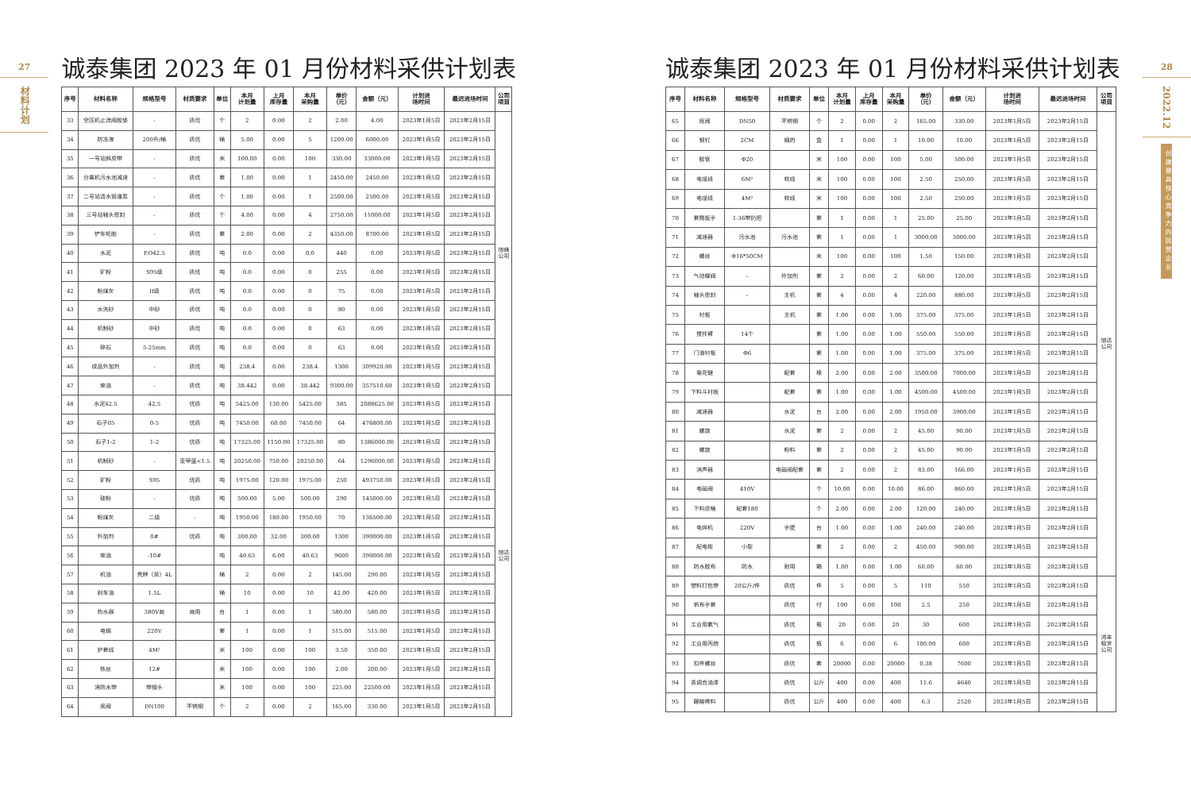27
材料计划
诚泰集团 2023 年 01 月份材料采供计划表
| 序号 | 材料名称 | 规格型号 | 材质要求 | 单位 | 本月 计划量 | 上月 库存量 | 本月 采购量 | 单价 （元） | 金额（元） | 计划进 场时间 | 最迟进场时间 | 公司 项目 |
| --- | --- | --- | --- | --- | --- | --- | --- | --- | --- | --- | --- | --- |
| 33 | 空压机止流阀胶垫 | - | 质优 | 个 | 2 | 0.00 | 2 | 2.00 | 4.00 | 2023年1月5日 | 2023年2月15日 | 旭峰 公司 |
| 34 | 防冻液 | 200升/桶 | 质优 | 桶 | 5.00 | 0.00 | 5 | 1200.00 | 6000.00 | 2023年1月5日 | 2023年2月15日 | |
| 35 | 一号站斜皮带 | - | 质优 | 米 | 100.00 | 0.00 | 100 | 330.00 | 33000.00 | 2023年1月5日 | 2023年2月15日 | |
| 36 | 分离机污水池减速 | - | 质优 | 套 | 1.00 | 0.00 | 1 | 2450.00 | 2450.00 | 2023年1月5日 | 2023年2月15日 | |
| 37 | 二号站清水管道泵 | - | 质优 | 个 | 1.00 | 0.00 | 1 | 2500.00 | 2500.00 | 2023年1月5日 | 2023年2月15日 | |
| 38 | 三号站轴头密封 | - | 质优 | 个 | 4.00 | 0.00 | 4 | 2750.00 | 11000.00 | 2023年1月5日 | 2023年2月15日 | |
| 39 | 铲车轮胎 | - | 质优 | 套 | 2.00 | 0.00 | 2 | 4350.00 | 8700.00 | 2023年1月5日 | 2023年2月15日 | |
| 40 | 水泥 | P.O42.5 | 质优 | 吨 | 0.0 | 0.00 | 0.0 | 440 | 0.00 | 2023年1月5日 | 2023年2月15日 | |
| 41 | 矿粉 | S95级 | 质优 | 吨 | 0.0 | 0.00 | 0 | 255 | 0.00 | 2023年1月5日 | 2023年2月15日 | |
| 42 | 粉煤灰 | II级 | 质优 | 吨 | 0.0 | 0.00 | 0 | 75 | 0.00 | 2023年1月5日 | 2023年2月15日 | |
| 43 | 水洗砂 | 中砂 | 质优 | 吨 | 0.0 | 0.00 | 0 | 80 | 0.00 | 2023年1月5日 | 2023年2月15日 | |
| 44 | 机制砂 | 中砂 | 质优 | 吨 | 0.0 | 0.00 | 0 | 63 | 0.00 | 2023年1月5日 | 2023年2月15日 | |
| 45 | 碎石 | 5-25mm | 质优 | 吨 | 0.0 | 0.00 | 0 | 63 | 0.00 | 2023年1月5日 | 2023年2月15日 | |
| 46 | 成品外加剂 | - | 质优 | 吨 | 238.4 | 0.00 | 238.4 | 1300 | 309920.00 | 2023年1月5日 | 2023年2月15日 | |
| 47 | 柴油 | - | 质优 | 吨 | 38.442 | 0.00 | 38.442 | 9300.00 | 357510.60 | 2023年1月5日 | 2023年2月15日 | |
| 48 | 水泥42.5 | 42.5 | 优质 | 吨 | 5425.00 | 130.00 | 5425.00 | 385 | 2088625.00 | 2023年1月5日 | 2023年2月15日 | 旭达 公司 |
| 49 | 石子05 | 0-5 | 优质 | 吨 | 7450.00 | 60.00 | 7450.00 | 64 | 476800.00 | 2023年1月5日 | 2023年2月15日 | |
| 50 | 石子1-2 | 1-2 | 优质 | 吨 | 17325.00 | 1150.00 | 17325.00 | 80 | 1386000.00 | 2023年1月5日 | 2023年2月15日 | |
| 51 | 机制砂 | - | 亚甲蓝<1.5 | 吨 | 20250.00 | 750.00 | 20250.00 | 64 | 1296000.00 | 2023年1月5日 | 2023年2月15日 | |
| 52 | 矿粉 | S95 | 优质 | 吨 | 1975.00 | 120.00 | 1975.00 | 250 | 493750.00 | 2023年1月5日 | 2023年2月15日 | |
| 53 | 硅粉 | - | 优质 | 吨 | 500.00 | 5.00 | 500.00 | 290 | 145000.00 | 2023年1月5日 | 2023年2月15日 | |
| 54 | 粉煤灰 | 二级 | - | 吨 | 1950.00 | 180.00 | 1950.00 | 70 | 136500.00 | 2023年1月5日 | 2023年2月15日 | |
| 55 | 外加剂 | 0# | 优质 | 吨 | 300.00 | 32.00 | 300.00 | 1300 | 390000.00 | 2023年1月5日 | 2023年2月15日 | |
| 56 | 柴油 | -10# | | 吨 | 40.63 | 6.00 | 40.63 | 9600 | 390000.00 | 2023年1月5日 | 2023年2月15日 | |
| 57 | 机油 | 壳牌（黄）4L | | 桶 | 2 | 0.00 | 2 | 145.00 | 290.00 | 2023年1月5日 | 2023年2月15日 | |
| 58 | 刹车油 | 1.5L | | 桶 | 10 | 0.00 | 10 | 42.00 | 420.00 | 2023年1月5日 | 2023年2月15日 | |
| 59 | 热水器 | 380V商 | 商用 | 台 | 1 | 0.00 | 1 | 580.00 | 580.00 | 2023年1月5日 | 2023年2月15日 | |
| 60 | 电镐 | 220V | | 套 | 1 | 0.00 | 1 | 515.00 | 515.00 | 2023年1月5日 | 2023年2月15日 | |
| 61 | 护套线 | 4M² | | 米 | 100 | 0.00 | 100 | 3.50 | 350.00 | 2023年1月5日 | 2023年2月15日 | |
| 62 | 铁丝 | 12# | | 米 | 100 | 0.00 | 100 | 2.00 | 200.00 | 2023年1月5日 | 2023年2月15日 | |
| 63 | 消防水带 | 带接头 | | 米 | 100 | 0.00 | 100 | 225.00 | 22500.00 | 2023年1月5日 | 2023年2月15日 | |
| 64 | 底阀 | DN100 | 不锈钢 | 个 | 2 | 0.00 | 2 | 165.00 | 330.00 | 2023年1月5日 | 2023年2月15日 | |
诚泰集团 2023 年 01 月份材料采供计划表
| 序号 | 材料名称 | 规格型号 | 材质要求 | 单位 | 本月 计划量 | 上月 库存量 | 本月 采购量 | 单价 （元） | 金额（元） | 计划进 场时间 | 最迟进场时间 | 公司 项目 |
| --- | --- | --- | --- | --- | --- | --- | --- | --- | --- | --- | --- | --- |
| 65 | 底阀 | DN50 | 不锈钢 | 个 | 2 | 0.00 | 2 | 165.00 | 330.00 | 2023年1月5日 | 2023年2月15日 | 旭达 公司 |
| 66 | 钢钉 | 2CM | 细的 | 盒 | 1 | 0.00 | 1 | 10.00 | 10.00 | 2023年1月5日 | 2023年2月15日 | |
| 67 | 胶管 | Φ20 | | 米 | 100 | 0.00 | 100 | 5.00 | 500.00 | 2023年1月5日 | 2023年2月15日 | |
| 68 | 电缆线 | 6M² | 软线 | 米 | 100 | 0.00 | 100 | 2.50 | 250.00 | 2023年1月5日 | 2023年2月15日 | |
| 69 | 电缆线 | 4M² | 软线 | 米 | 100 | 0.00 | 100 | 2.50 | 250.00 | 2023年1月5日 | 2023年2月15日 | |
| 70 | 套筒扳手 | 1-36带扔把 | | 套 | 1 | 0.00 | 1 | 25.00 | 25.00 | 2023年1月5日 | 2023年2月15日 | |
| 71 | 减速器 | 污水池 | 污水池 | 套 | 1 | 0.00 | 1 | 3000.00 | 3000.00 | 2023年1月5日 | 2023年2月15日 | |
| 72 | 螺丝 | Φ16*50CM | | 米 | 100 | 0.00 | 100 | 1.50 | 150.00 | 2023年1月5日 | 2023年2月15日 | |
| 73 | 气动蝶阀 | - | 外加剂 | 套 | 2 | 0.00 | 2 | 60.00 | 120.00 | 2023年1月5日 | 2023年2月15日 | |
| 74 | 轴头密封 | - | 主机 | 套 | 4 | 0.00 | 4 | 220.00 | 880.00 | 2023年1月5日 | 2023年2月15日 | |
| 75 | 衬板 | | 主机 | 套 | 1.00 | 0.00 | 1.00 | 375.00 | 375.00 | 2023年1月5日 | 2023年2月15日 | |
| 76 | 搅拌臂 | 14个 | | 套 | 1.00 | 0.00 | 1.00 | 550.00 | 550.00 | 2023年1月5日 | 2023年2月15日 | |
| 77 | 门滑衬板 | Φ6 | | 套 | 1.00 | 0.00 | 1.00 | 375.00 | 375.00 | 2023年1月5日 | 2023年2月15日 | |
| 78 | 菊花键 | | 配套 | 根 | 2.00 | 0.00 | 2.00 | 3500.00 | 7000.00 | 2023年1月5日 | 2023年2月15日 | |
| 79 | 下料斗衬板 | | 配套 | 套 | 1.00 | 0.00 | 1.00 | 4500.00 | 4500.00 | 2023年1月5日 | 2023年2月15日 | |
| 80 | 减速器 | | 水泥 | 台 | 2.00 | 0.00 | 2.00 | 1950.00 | 3900.00 | 2023年1月5日 | 2023年2月15日 | |
| 81 | 螺旋 | | 水泥 | 套 | 2 | 0.00 | 2 | 45.00 | 90.00 | 2023年1月5日 | 2023年2月15日 | |
| 82 | 螺旋 | | 粉料 | 套 | 2 | 0.00 | 2 | 45.00 | 90.00 | 2023年1月5日 | 2023年2月15日 | |
| 83 | 消声器 | | 电磁阀配套 | 套 | 2 | 0.00 | 2 | 83.00 | 166.00 | 2023年1月5日 | 2023年2月15日 | |
| 84 | 电磁阀 | 410V | | 个 | 10.00 | 0.00 | 10.00 | 86.00 | 860.00 | 2023年1月5日 | 2023年2月15日 | |
| 85 | 下料皮桶 | 配套180 | | 个 | 2.00 | 0.00 | 2.00 | 120.00 | 240.00 | 2023年1月5日 | 2023年2月15日 | |
| 86 | 电焊机 | 220V | 手提 | 台 | 1.00 | 0.00 | 1.00 | 240.00 | 240.00 | 2023年1月5日 | 2023年2月15日 | |
| 87 | 配电柜 | 小型 | | 套 | 2 | 0.00 | 2 | 450.00 | 900.00 | 2023年1月5日 | 2023年2月15日 | |
| 88 | 防水胶布 | 防水 | 耐用 | 箱 | 1.00 | 0.00 | 1.00 | 60.00 | 60.00 | 2023年1月5日 | 2023年2月15日 | |
| 89 | 塑料打包带 | 20公斤/件 | 质优 | 件 | 5 | 0.00 | 5 | 110 | 550 | 2023年1月5日 | 2023年2月15日 | 鸿丰 租赁 公司 |
| 90 | 帆布手套 | | 质优 | 付 | 100 | 0.00 | 100 | 2.5 | 250 | 2023年1月5日 | 2023年2月15日 | |
| 91 | 工业用氧气 | | 质优 | 瓶 | 20 | 0.00 | 20 | 30 | 600 | 2023年1月5日 | 2023年2月15日 | |
| 92 | 工业用丙烷 | | 质优 | 瓶 | 6 | 0.00 | 6 | 100.00 | 600 | 2023年1月5日 | 2023年2月15日 | |
| 93 | 扣件螺丝 | | 质优 | 套 | 20000 | 0.00 | 20000 | 0.38 | 7600 | 2023年1月5日 | 2023年2月15日 | |
| 94 | 黄调合油漆 | | 质优 | 公斤 | 400 | 0.00 | 400 | 11.6 | 4640 | 2023年1月5日 | 2023年2月15日 | |
| 95 | 醇酸稀料 | | 质优 | 公斤 | 400 | 0.00 | 400 | 6.3 | 2520 | 2023年1月5日 | 2023年2月15日 | |
28
2022.12
创建最具核心竞争力的民营企业